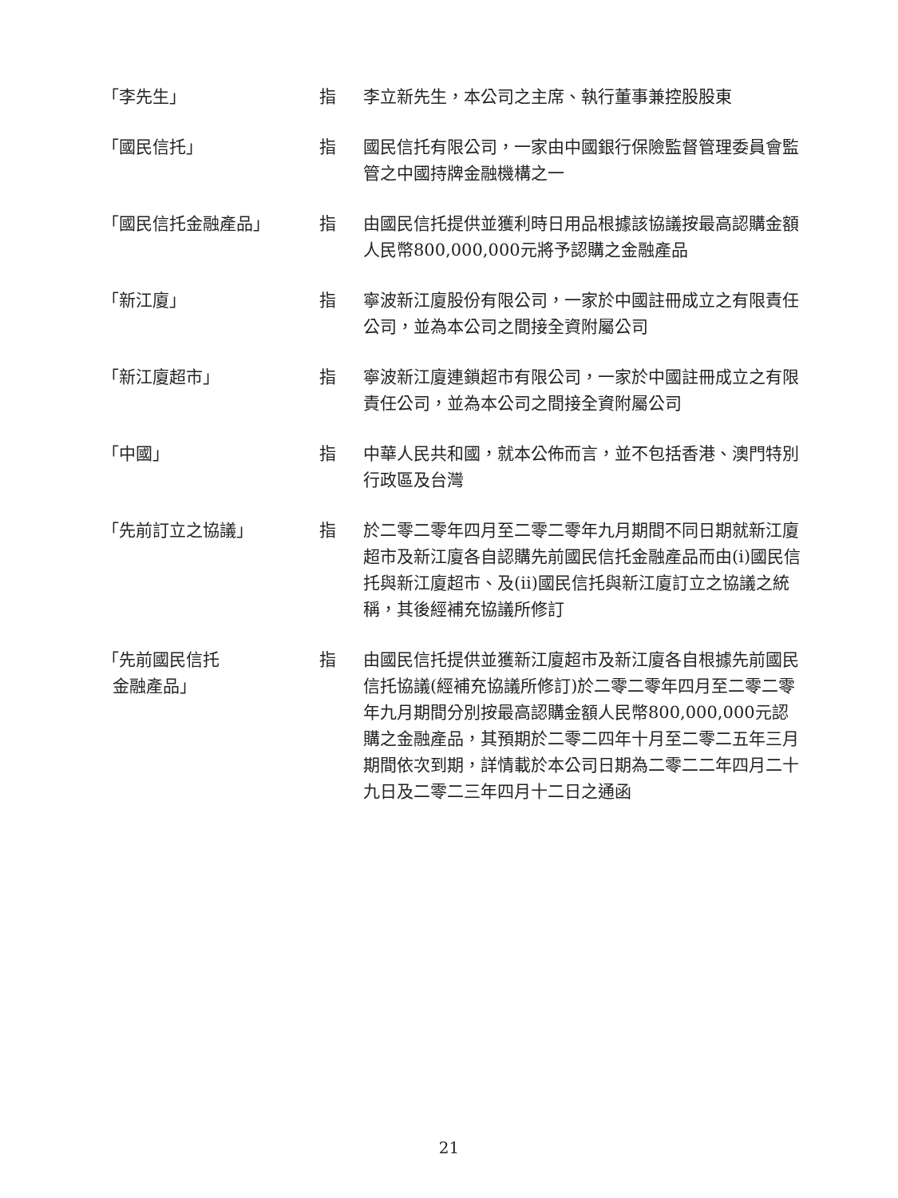| 「李先生」 | 指 | 李立新先生，本公司之主席、執行董事兼控股股東 |
| 「國民信托」 | 指 | 國民信托有限公司，一家由中國銀行保險監督管理委員會監管之中國持牌金融機構之一 |
| 「國民信托金融產品」 | 指 | 由國民信托提供並獲利時日用品根據該協議按最高認購金額人民幣800,000,000元將予認購之金融產品 |
| 「新江廈」 | 指 | 寧波新江廈股份有限公司，一家於中國註冊成立之有限責任公司，並為本公司之間接全資附屬公司 |
| 「新江廈超市」 | 指 | 寧波新江廈連鎖超市有限公司，一家於中國註冊成立之有限責任公司，並為本公司之間接全資附屬公司 |
| 「中國」 | 指 | 中華人民共和國，就本公佈而言，並不包括香港、澳門特別行政區及台灣 |
| 「先前訂立之協議」 | 指 | 於二零二零年四月至二零二零年九月期間不同日期就新江廈超市及新江廈各自認購先前國民信托金融產品而由(i)國民信托與新江廈超市、及(ii)國民信托與新江廈訂立之協議之統稱，其後經補充協議所修訂 |
| 「先前國民信托 金融產品」 | 指 | 由國民信托提供並獲新江廈超市及新江廈各自根據先前國民信托協議(經補充協議所修訂)於二零二零年四月至二零二零年九月期間分別按最高認購金額人民幣800,000,000元認購之金融產品，其預期於二零二四年十月至二零二五年三月期間依次到期，詳情載於本公司日期為二零二二年四月二十九日及二零二三年四月十二日之通函 |
21